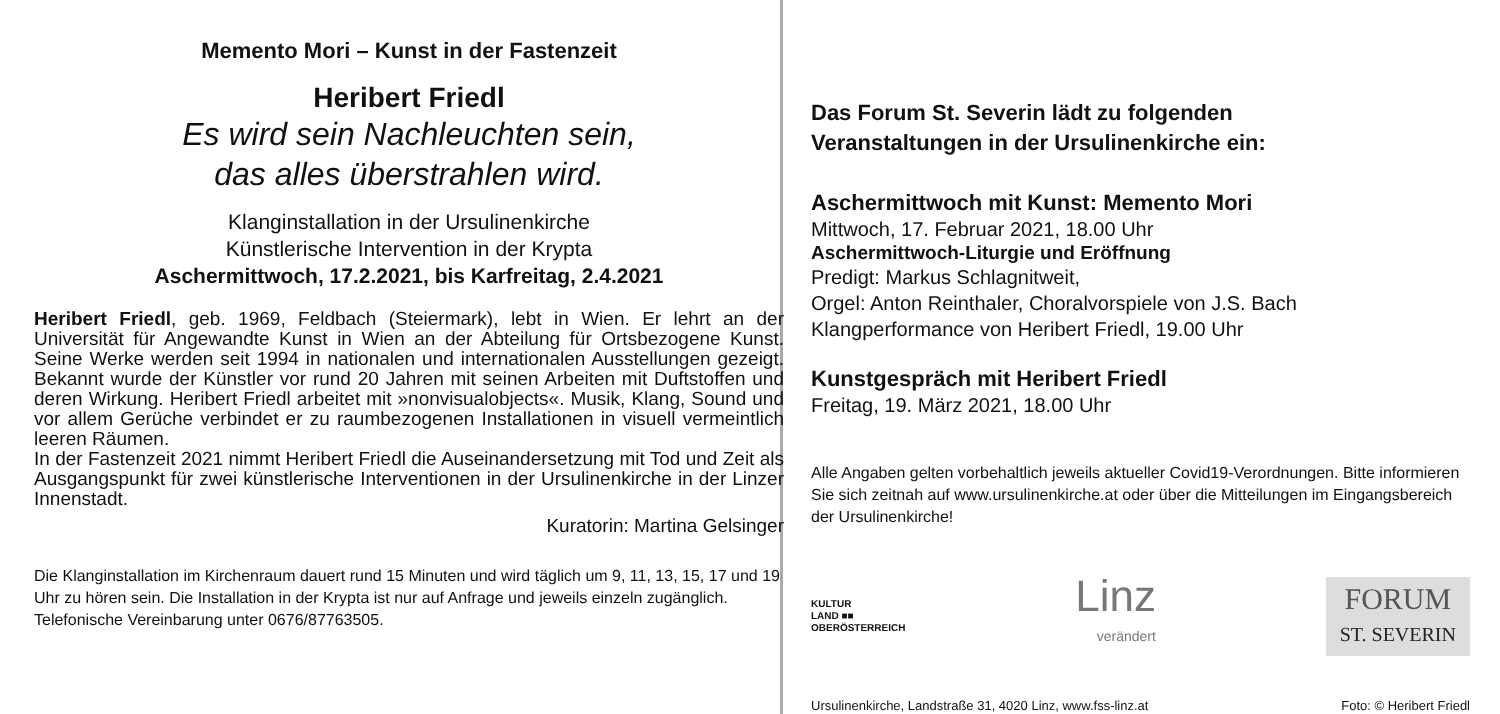Memento Mori – Kunst in der Fastenzeit
Heribert Friedl
Es wird sein Nachleuchten sein,
das alles überstrahlen wird.
Klanginstallation in der Ursulinenkirche
Künstlerische Intervention in der Krypta
Aschermittwoch, 17.2.2021, bis Karfreitag, 2.4.2021
Heribert Friedl, geb. 1969, Feldbach (Steiermark), lebt in Wien. Er lehrt an der Universität für Angewandte Kunst in Wien an der Abteilung für Ortsbezogene Kunst. Seine Werke werden seit 1994 in nationalen und internationalen Ausstellungen gezeigt. Bekannt wurde der Künstler vor rund 20 Jahren mit seinen Arbeiten mit Duftstoffen und deren Wirkung. Heribert Friedl arbeitet mit »nonvisualobjects«. Musik, Klang, Sound und vor allem Gerüche verbindet er zu raumbezogenen Installationen in visuell vermeintlich leeren Räumen.
In der Fastenzeit 2021 nimmt Heribert Friedl die Auseinandersetzung mit Tod und Zeit als Ausgangspunkt für zwei künstlerische Interventionen in der Ursulinenkirche in der Linzer Innenstadt.
Kuratorin: Martina Gelsinger
Die Klanginstallation im Kirchenraum dauert rund 15 Minuten und wird täglich um 9, 11, 13, 15, 17 und 19 Uhr zu hören sein. Die Installation in der Krypta ist nur auf Anfrage und jeweils einzeln zugänglich. Telefonische Vereinbarung unter 0676/87763505.
Das Forum St. Severin lädt zu folgenden
Veranstaltungen in der Ursulinenkirche ein:
Aschermittwoch mit Kunst: Memento Mori
Mittwoch, 17. Februar 2021, 18.00 Uhr
Aschermittwoch-Liturgie und Eröffnung
Predigt: Markus Schlagnitweit,
Orgel: Anton Reinthaler, Choralvorspiele von J.S. Bach
Klangperformance von Heribert Friedl, 19.00 Uhr
Kunstgespräch mit Heribert Friedl
Freitag, 19. März 2021, 18.00 Uhr
Alle Angaben gelten vorbehaltlich jeweils aktueller Covid19-Verordnungen. Bitte informieren Sie sich zeitnah auf www.ursulinenkirche.at oder über die Mitteilungen im Eingangsbereich der Ursulinenkirche!
KULTUR
LAND ■■
OBERÖSTERREICH
Linz
verändert
FORUM
ST. SEVERIN
Ursulinenkirche, Landstraße 31, 4020 Linz, www.fss-linz.at Foto: © Heribert Friedl